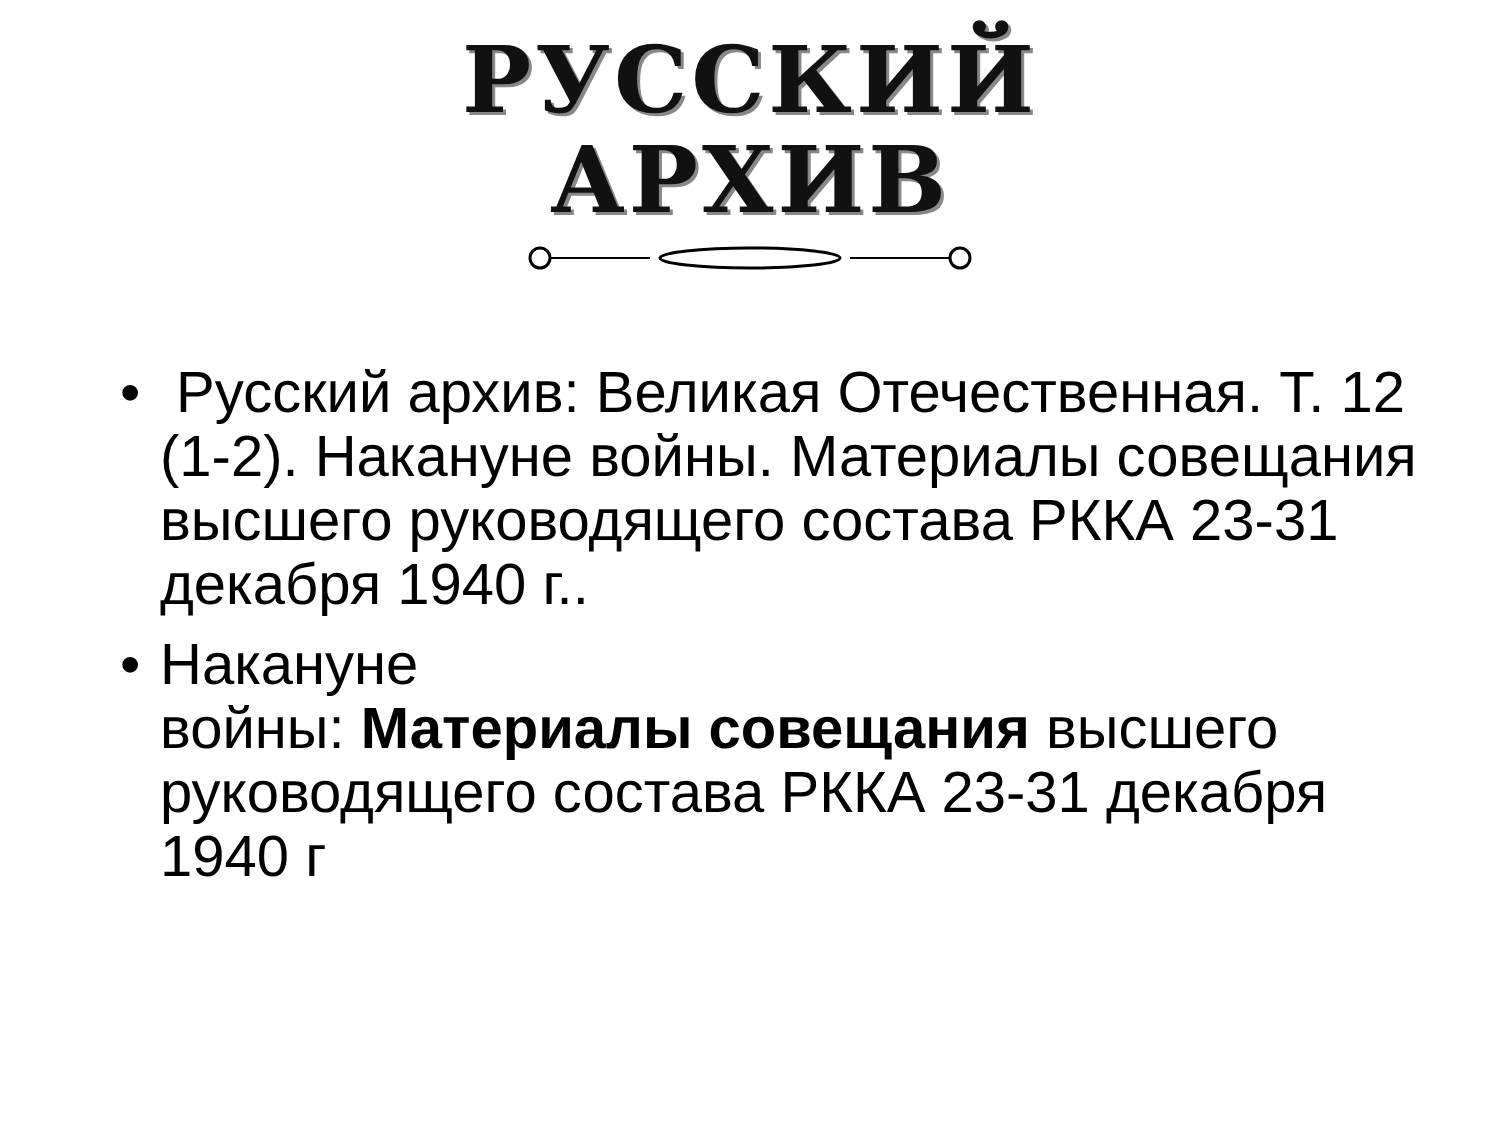РУССКИЙ
АРХИВ
• Русский архив: Великая Отечественная. Т. 12 (1-2). Накануне войны. Материалы совещания высшего руководящего состава РККА 23-31 декабря 1940 г..
• Накануне
войны: Материалы совещания высшего руководящего состава РККА 23-31 декабря 1940 г